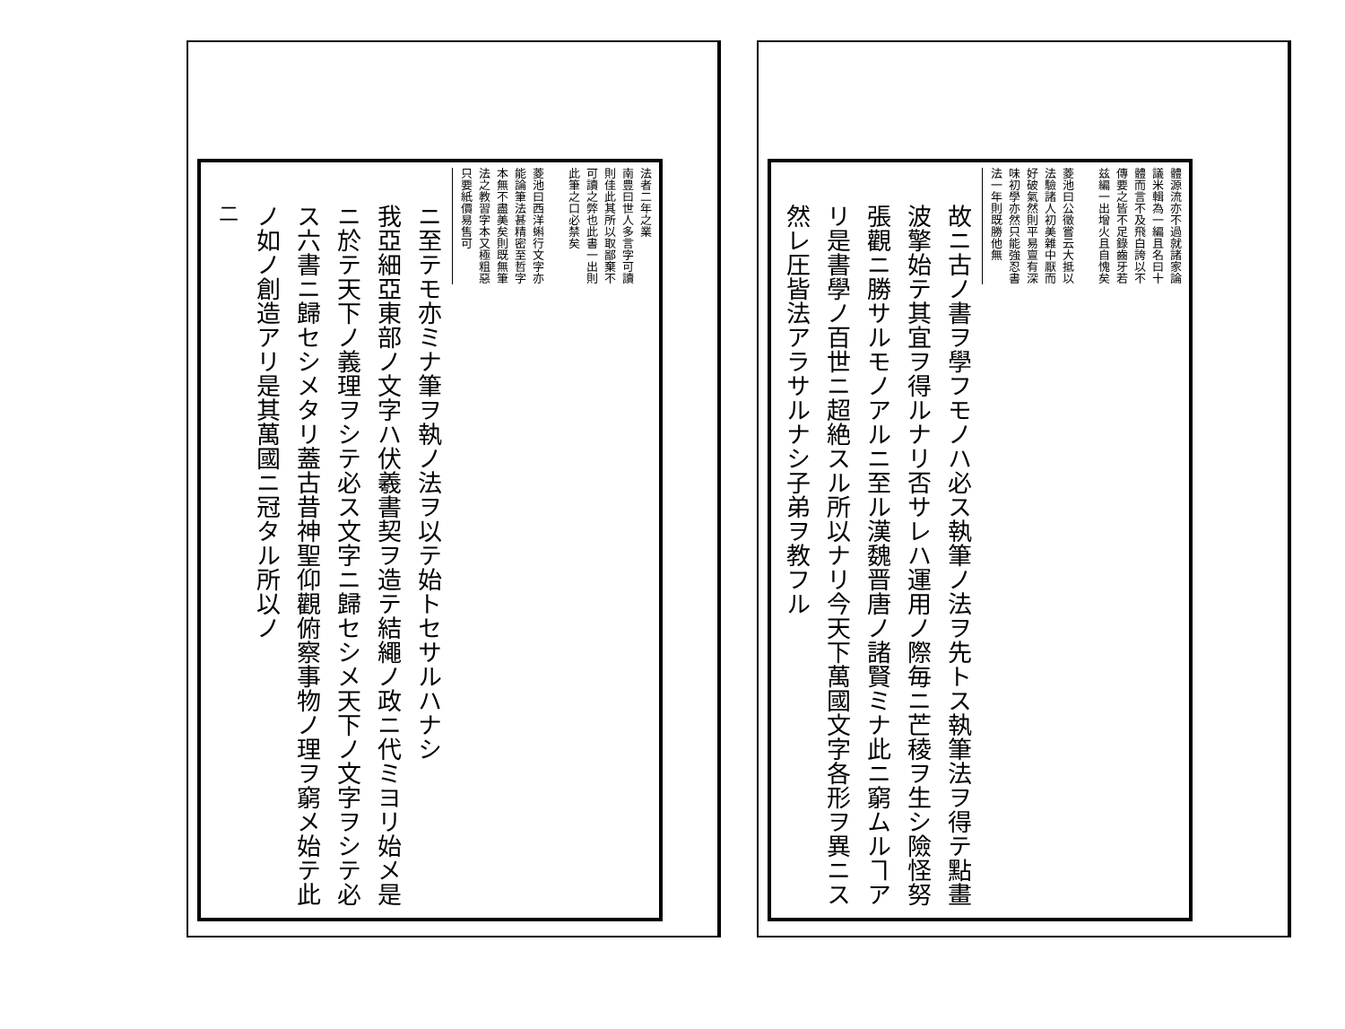體源流亦不過就諸家論議米輯為一編且名曰十體而言不及飛白誇以不傳要之皆不足錄齒牙若兹編一出增火且自愧矣
菱池曰公徵嘗云大抵以法驗諸人初美雜中厭而好破氣然則平易亶有深味初學亦然只能強忍書法一年則既勝他無
故ニ古ノ書ヲ學フモノハ必ス執筆ノ法ヲ先トス執筆法ヲ得テ點畫波擎始テ其宜ヲ得ルナリ否サレハ運用ノ際毎ニ芒稜ヲ生シ險怪努張觀ニ勝サルモノアルニ至ル漢魏晋唐ノ諸賢ミナ此ニ窮ムルヿアリ是書學ノ百世ニ超絶スル所以ナリ今天下萬國文字各形ヲ異ニス然レ圧皆法アラサルナシ子弟ヲ教フル
法者二年之業
南豊曰世人多言字可讀則佳此其所以取鄙棄不可讀之弊也此書一出則此筆之口必禁矣
菱池曰西洋蝌行文字亦能論筆法甚精密至哲字本無不盡美矣則既無筆法之教習字本又極粗惡只要紙價易售可
ニ至テモ亦ミナ筆ヲ執ノ法ヲ以テ始トセサルハナシ
我亞細亞東部ノ文字ハ伏羲書契ヲ造テ結繩ノ政ニ代ミヨリ始メ是ニ於テ天下ノ義理ヲシテ必ス文字ニ歸セシメ天下ノ文字ヲシテ必ス六書ニ歸セシメタリ蓋古昔神聖仰觀俯察事物ノ理ヲ窮メ始テ此ノ如ノ創造アリ是其萬國ニ冠タル所以ノ
二